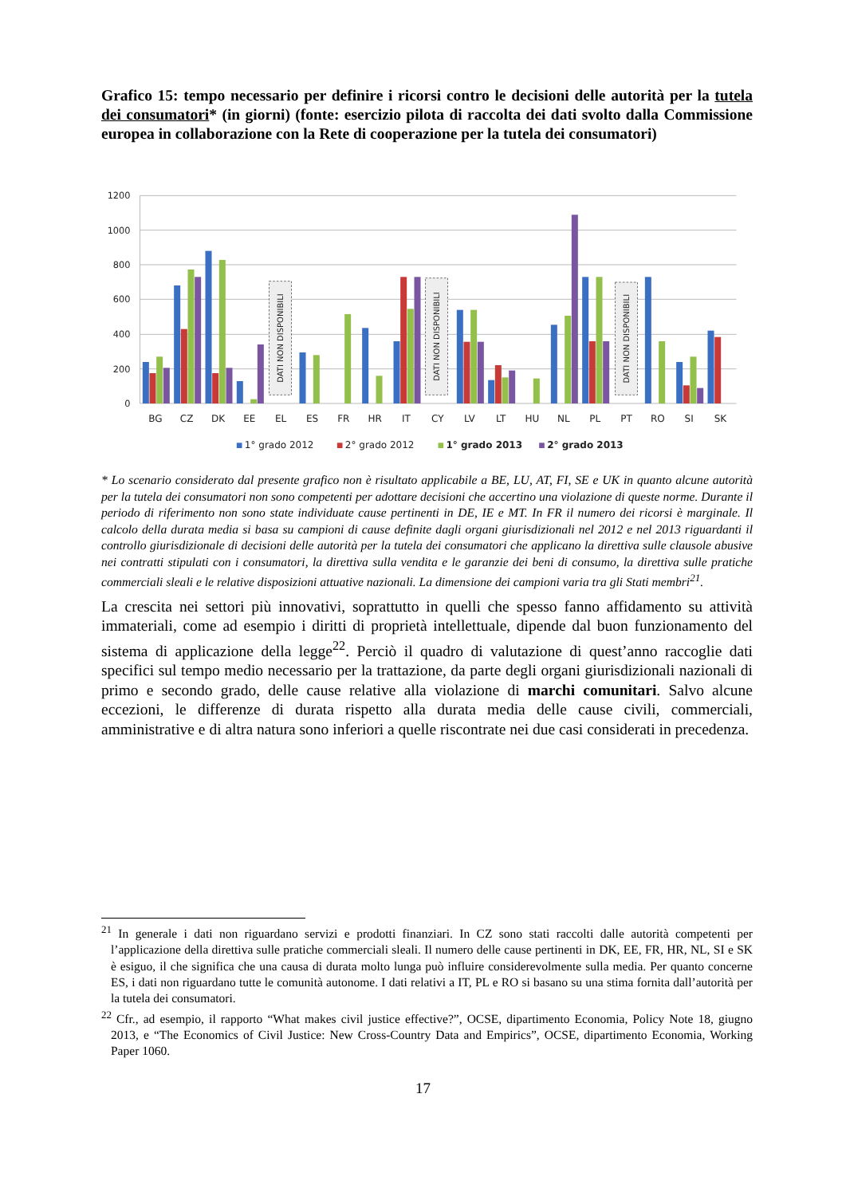Grafico 15: tempo necessario per definire i ricorsi contro le decisioni delle autorità per la tutela dei consumatori* (in giorni) (fonte: esercizio pilota di raccolta dei dati svolto dalla Commissione europea in collaborazione con la Rete di cooperazione per la tutela dei consumatori)
1200
1000
800
600
400
200
0
DATI NON DISPONIBILI
DATI NON DISPONIBILI
DATI NON DISPONIBILI
BG
CZ
DK
EE
EL
ES
FR
HR
IT
CY
LV
LT
HU
NL
PL
PT
RO
SI
SK
1° grado 2012
2° grado 2012
1° grado 2013
2° grado 2013
* Lo scenario considerato dal presente grafico non è risultato applicabile a BE, LU, AT, FI, SE e UK in quanto alcune autorità per la tutela dei consumatori non sono competenti per adottare decisioni che accertino una violazione di queste norme. Durante il periodo di riferimento non sono state individuate cause pertinenti in DE, IE e MT. In FR il numero dei ricorsi è marginale. Il calcolo della durata media si basa su campioni di cause definite dagli organi giurisdizionali nel 2012 e nel 2013 riguardanti il controllo giurisdizionale di decisioni delle autorità per la tutela dei consumatori che applicano la direttiva sulle clausole abusive nei contratti stipulati con i consumatori, la direttiva sulla vendita e le garanzie dei beni di consumo, la direttiva sulle pratiche commerciali sleali e le relative disposizioni attuative nazionali. La dimensione dei campioni varia tra gli Stati membri<sup>21</sup>.
La crescita nei settori più innovativi, soprattutto in quelli che spesso fanno affidamento su attività immateriali, come ad esempio i diritti di proprietà intellettuale, dipende dal buon funzionamento del sistema di applicazione della legge<sup>22</sup>. Perciò il quadro di valutazione di quest’anno raccoglie dati specifici sul tempo medio necessario per la trattazione, da parte degli organi giurisdizionali nazionali di primo e secondo grado, delle cause relative alla violazione di marchi comunitari. Salvo alcune eccezioni, le differenze di durata rispetto alla durata media delle cause civili, commerciali, amministrative e di altra natura sono inferiori a quelle riscontrate nei due casi considerati in precedenza.
<sup>21</sup> In generale i dati non riguardano servizi e prodotti finanziari. In CZ sono stati raccolti dalle autorità competenti per l’applicazione della direttiva sulle pratiche commerciali sleali. Il numero delle cause pertinenti in DK, EE, FR, HR, NL, SI e SK è esiguo, il che significa che una causa di durata molto lunga può influire considerevolmente sulla media. Per quanto concerne ES, i dati non riguardano tutte le comunità autonome. I dati relativi a IT, PL e RO si basano su una stima fornita dall’autorità per la tutela dei consumatori.
<sup>22</sup> Cfr., ad esempio, il rapporto “What makes civil justice effective?”, OCSE, dipartimento Economia, Policy Note 18, giugno 2013, e “The Economics of Civil Justice: New Cross-Country Data and Empirics”, OCSE, dipartimento Economia, Working Paper 1060.
17